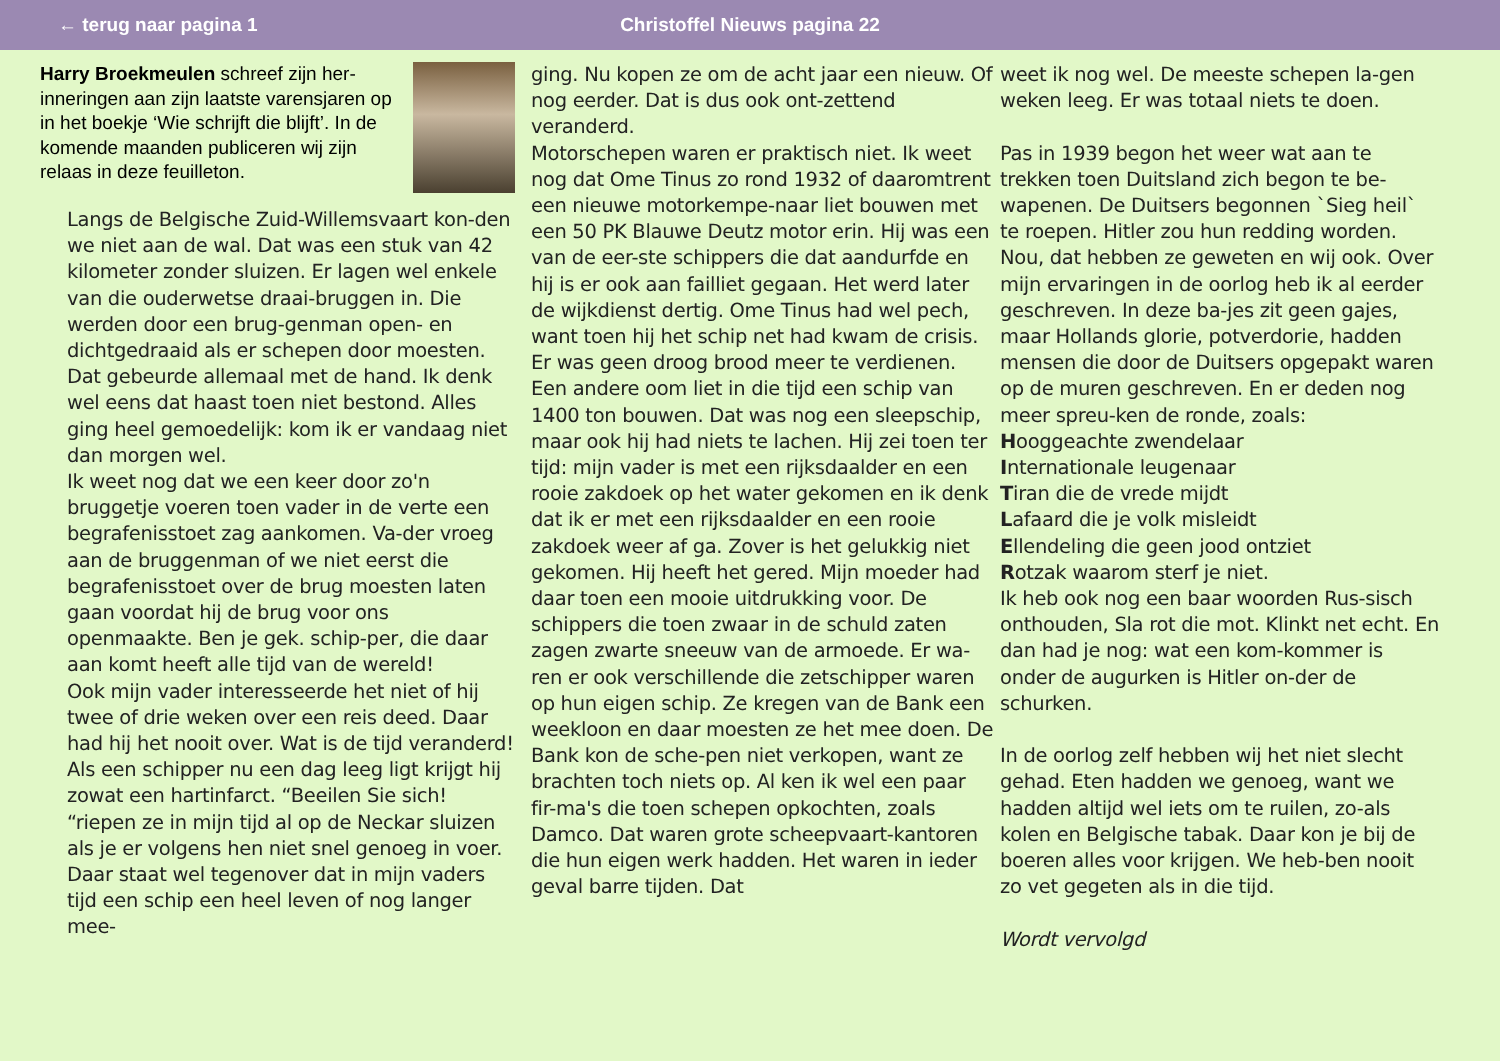← terug naar pagina 1 Christoffel Nieuws pagina 22
Harry Broekmeulen schreef zijn her-inneringen aan zijn laatste varensjaren op in het boekje ‘Wie schrijft die blijft’. In de komende maanden publiceren wij zijn relaas in deze feuilleton.
Langs de Belgische Zuid-Willemsvaart kon-den we niet aan de wal. Dat was een stuk van 42 kilometer zonder sluizen. Er lagen wel enkele van die ouderwetse draai-bruggen in. Die werden door een brug-genman open- en dichtgedraaid als er schepen door moesten. Dat gebeurde allemaal met de hand. Ik denk wel eens dat haast toen niet bestond. Alles ging heel gemoedelijk: kom ik er vandaag niet dan morgen wel.
Ik weet nog dat we een keer door zo'n bruggetje voeren toen vader in de verte een begrafenisstoet zag aankomen. Va-der vroeg aan de bruggenman of we niet eerst die begrafenisstoet over de brug moesten laten gaan voordat hij de brug voor ons openmaakte. Ben je gek. schip-per, die daar aan komt heeft alle tijd van de wereld!
Ook mijn vader interesseerde het niet of hij twee of drie weken over een reis deed. Daar had hij het nooit over. Wat is de tijd veranderd! Als een schipper nu een dag leeg ligt krijgt hij zowat een hartinfarct. “Beeilen Sie sich! “riepen ze in mijn tijd al op de Neckar sluizen als je er volgens hen niet snel genoeg in voer. Daar staat wel tegenover dat in mijn vaders tijd een schip een heel leven of nog langer mee-
ging. Nu kopen ze om de acht jaar een nieuw. Of nog eerder. Dat is dus ook ont-zettend veranderd.
Motorschepen waren er praktisch niet. Ik weet nog dat Ome Tinus zo rond 1932 of daaromtrent een nieuwe motorkempe-naar liet bouwen met een 50 PK Blauwe Deutz motor erin. Hij was een van de eer-ste schippers die dat aandurfde en hij is er ook aan failliet gegaan. Het werd later de wijkdienst dertig. Ome Tinus had wel pech, want toen hij het schip net had kwam de crisis. Er was geen droog brood meer te verdienen. Een andere oom liet in die tijd een schip van 1400 ton bouwen. Dat was nog een sleepschip, maar ook hij had niets te lachen. Hij zei toen ter tijd: mijn vader is met een rijksdaalder en een rooie zakdoek op het water gekomen en ik denk dat ik er met een rijksdaalder en een rooie zakdoek weer af ga. Zover is het gelukkig niet gekomen. Hij heeft het gered. Mijn moeder had daar toen een mooie uitdrukking voor. De schippers die toen zwaar in de schuld zaten zagen zwarte sneeuw van de armoede. Er wa-ren er ook verschillende die zetschipper waren op hun eigen schip. Ze kregen van de Bank een weekloon en daar moesten ze het mee doen. De Bank kon de sche-pen niet verkopen, want ze brachten toch niets op. Al ken ik wel een paar fir-ma's die toen schepen opkochten, zoals Damco. Dat waren grote scheepvaart-kantoren die hun eigen werk hadden. Het waren in ieder geval barre tijden. Dat
weet ik nog wel. De meeste schepen la-gen weken leeg. Er was totaal niets te doen.
Pas in 1939 begon het weer wat aan te trekken toen Duitsland zich begon te be-wapenen. De Duitsers begonnen `Sieg heil` te roepen. Hitler zou hun redding worden. Nou, dat hebben ze geweten en wij ook. Over mijn ervaringen in de oorlog heb ik al eerder geschreven. In deze ba-jes zit geen gajes, maar Hollands glorie, potverdorie, hadden mensen die door de Duitsers opgepakt waren op de muren geschreven. En er deden nog meer spreu-ken de ronde, zoals:
Hooggeachte zwendelaar
Internationale leugenaar
Tiran die de vrede mijdt
Lafaard die je volk misleidt
Ellendeling die geen jood ontziet
Rotzak waarom sterf je niet.
Ik heb ook nog een baar woorden Rus-sisch onthouden, Sla rot die mot. Klinkt net echt. En dan had je nog: wat een kom-kommer is onder de augurken is Hitler on-der de schurken.
In de oorlog zelf hebben wij het niet slecht gehad. Eten hadden we genoeg, want we hadden altijd wel iets om te ruilen, zo-als kolen en Belgische tabak. Daar kon je bij de boeren alles voor krijgen. We heb-ben nooit zo vet gegeten als in die tijd.
Wordt vervolgd